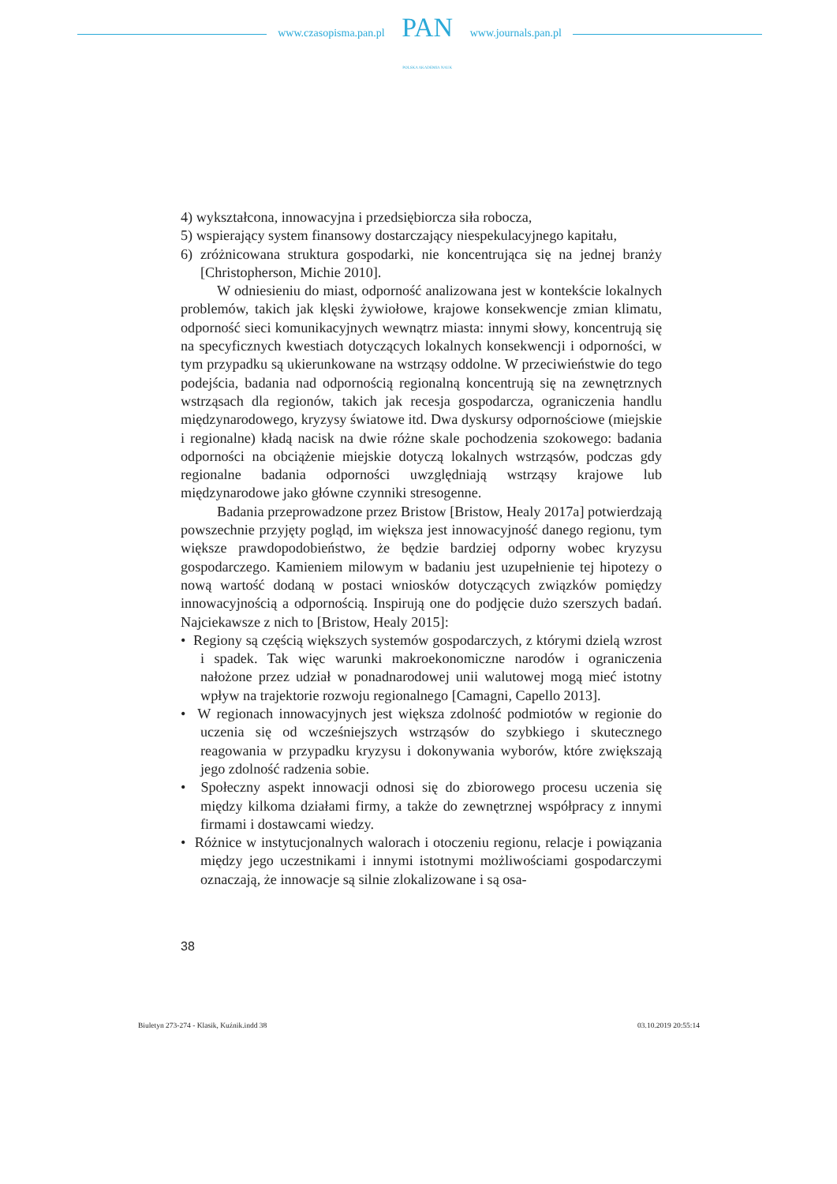www.czasopisma.pan.pl
PAN
POLSKA AKADEMIA NAUK
www.journals.pan.pl
4) wykształcona, innowacyjna i przedsiębiorcza siła robocza,
5) wspierający system finansowy dostarczający niespekulacyjnego kapitału,
6) zróżnicowana struktura gospodarki, nie koncentrująca się na jednej branży [Christopherson, Michie 2010].
W odniesieniu do miast, odporność analizowana jest w kontekście lokalnych problemów, takich jak klęski żywiołowe, krajowe konsekwencje zmian klimatu, odporność sieci komunikacyjnych wewnątrz miasta: innymi słowy, koncentrują się na specyficznych kwestiach dotyczących lokalnych konsekwencji i odporności, w tym przypadku są ukierunkowane na wstrząsy oddolne. W przeciwieństwie do tego podejścia, badania nad odpornością regionalną koncentrują się na zewnętrznych wstrząsach dla regionów, takich jak recesja gospodarcza, ograniczenia handlu międzynarodowego, kryzysy światowe itd. Dwa dyskursy odpornościowe (miejskie i regionalne) kładą nacisk na dwie różne skale pochodzenia szokowego: badania odporności na obciążenie miejskie dotyczą lokalnych wstrząsów, podczas gdy regionalne badania odporności uwzględniają wstrząsy krajowe lub międzynarodowe jako główne czynniki stresogenne.
Badania przeprowadzone przez Bristow [Bristow, Healy 2017a] potwierdzają powszechnie przyjęty pogląd, im większa jest innowacyjność danego regionu, tym większe prawdopodobieństwo, że będzie bardziej odporny wobec kryzysu gospodarczego. Kamieniem milowym w badaniu jest uzupełnienie tej hipotezy o nową wartość dodaną w postaci wniosków dotyczących związków pomiędzy innowacyjnością a odpornością. Inspirują one do podjęcie dużo szerszych badań. Najciekawsze z nich to [Bristow, Healy 2015]:
• Regiony są częścią większych systemów gospodarczych, z którymi dzielą wzrost i spadek. Tak więc warunki makroekonomiczne narodów i ograniczenia nałożone przez udział w ponadnarodowej unii walutowej mogą mieć istotny wpływ na trajektorie rozwoju regionalnego [Camagni, Capello 2013].
• W regionach innowacyjnych jest większa zdolność podmiotów w regionie do uczenia się od wcześniejszych wstrząsów do szybkiego i skutecznego reagowania w przypadku kryzysu i dokonywania wyborów, które zwiększają jego zdolność radzenia sobie.
• Społeczny aspekt innowacji odnosi się do zbiorowego procesu uczenia się między kilkoma działami firmy, a także do zewnętrznej współpracy z innymi firmami i dostawcami wiedzy.
• Różnice w instytucjonalnych walorach i otoczeniu regionu, relacje i powiązania między jego uczestnikami i innymi istotnymi możliwościami gospodarczymi oznaczają, że innowacje są silnie zlokalizowane i są osa-
38
Biuletyn 273-274 - Klasik, Kuźnik.indd 38 03.10.2019 20:55:14